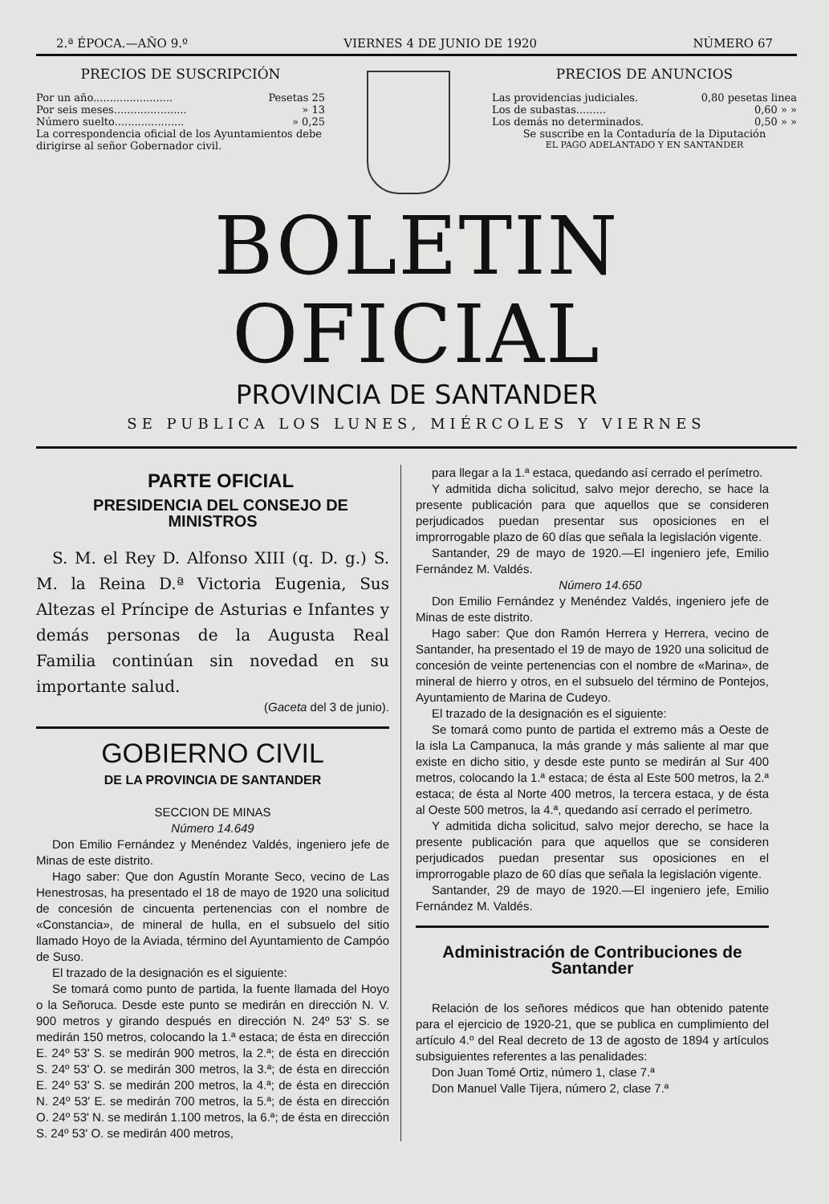2.ª ÉPOCA.—AÑO 9.º VIERNES 4 DE JUNIO DE 1920 NÚMERO 67
PRECIOS DE SUSCRIPCIÓN
Por un año........................ Pesetas 25
Por seis meses...................... » 13
Número suelto..................... » 0,25
La correspondencia oficial de los Ayuntamientos debe dirigirse al señor Gobernador civil.
PRECIOS DE ANUNCIOS
Las providencias judiciales. 0,80 pesetas linea
Los de subastas......... 0,60 » »
Los demás no determinados. 0,50 » »
Se suscribe en la Contaduría de la Diputación
EL PAGO ADELANTADO Y EN SANTANDER
BOLETIN OFICIAL
PROVINCIA DE SANTANDER
SE PUBLICA LOS LUNES, MIÉRCOLES Y VIERNES
PARTE OFICIAL
PRESIDENCIA DEL CONSEJO DE MINISTROS
S. M. el Rey D. Alfonso XIII (q. D. g.) S. M. la Reina D.ª Victoria Eugenia, Sus Altezas el Príncipe de Asturias e Infantes y demás personas de la Augusta Real Familia continúan sin novedad en su importante salud.
(Gaceta del 3 de junio).
GOBIERNO CIVIL
DE LA PROVINCIA DE SANTANDER
SECCION DE MINAS
Número 14.649
Don Emilio Fernández y Menéndez Valdés, ingeniero jefe de Minas de este distrito.
Hago saber: Que don Agustín Morante Seco, vecino de Las Henestrosas, ha presentado el 18 de mayo de 1920 una solicitud de concesión de cincuenta pertenencias con el nombre de «Constancia», de mineral de hulla, en el subsuelo del sitio llamado Hoyo de la Aviada, término del Ayuntamiento de Campóo de Suso.
El trazado de la designación es el siguiente:
Se tomará como punto de partida, la fuente llamada del Hoyo o la Señoruca. Desde este punto se medirán en dirección N. V. 900 metros y girando después en dirección N. 24º 53' S. se medirán 150 metros, colocando la 1.ª estaca; de ésta en dirección E. 24º 53' S. se medirán 900 metros, la 2.ª; de ésta en dirección S. 24º 53' O. se medirán 300 metros, la 3.ª; de ésta en dirección E. 24º 53' S. se medirán 200 metros, la 4.ª; de ésta en dirección N. 24º 53' E. se medirán 700 metros, la 5.ª; de ésta en dirección O. 24º 53' N. se medirán 1.100 metros, la 6.ª; de ésta en dirección S. 24º 53' O. se medirán 400 metros,
para llegar a la 1.ª estaca, quedando así cerrado el perímetro.
Y admitida dicha solicitud, salvo mejor derecho, se hace la presente publicación para que aquellos que se consideren perjudicados puedan presentar sus oposiciones en el improrrogable plazo de 60 días que señala la legislación vigente.
Santander, 29 de mayo de 1920.—El ingeniero jefe, Emilio Fernández M. Valdés.
Número 14.650
Don Emilio Fernández y Menéndez Valdés, ingeniero jefe de Minas de este distrito.
Hago saber: Que don Ramón Herrera y Herrera, vecino de Santander, ha presentado el 19 de mayo de 1920 una solicitud de concesión de veinte pertenencias con el nombre de «Marina», de mineral de hierro y otros, en el subsuelo del término de Pontejos, Ayuntamiento de Marina de Cudeyo.
El trazado de la designación es el siguiente:
Se tomará como punto de partida el extremo más a Oeste de la isla La Campanuca, la más grande y más saliente al mar que existe en dicho sitio, y desde este punto se medirán al Sur 400 metros, colocando la 1.ª estaca; de ésta al Este 500 metros, la 2.ª estaca; de ésta al Norte 400 metros, la tercera estaca, y de ésta al Oeste 500 metros, la 4.ª, quedando así cerrado el perímetro.
Y admitida dicha solicitud, salvo mejor derecho, se hace la presente publicación para que aquellos que se consideren perjudicados puedan presentar sus oposiciones en el improrrogable plazo de 60 días que señala la legislación vigente.
Santander, 29 de mayo de 1920.—El ingeniero jefe, Emilio Fernández M. Valdés.
Administración de Contribuciones de Santander
Relación de los señores médicos que han obtenido patente para el ejercicio de 1920-21, que se publica en cumplimiento del artículo 4.º del Real decreto de 13 de agosto de 1894 y artículos subsiguientes referentes a las penalidades:
Don Juan Tomé Ortiz, número 1, clase 7.ª
Don Manuel Valle Tijera, número 2, clase 7.ª